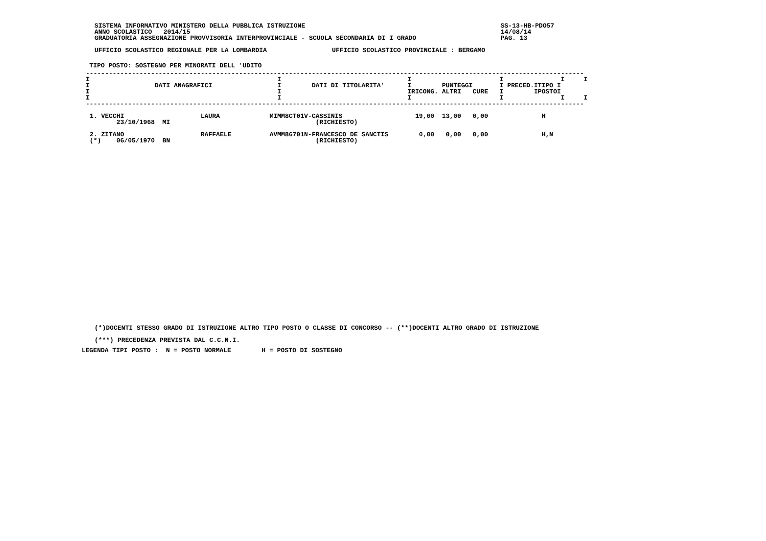SISTEMA INFORMATIVO MINISTERO DELLA PUBBLICA ISTRUZIONE                                                   SS-13-HB-PDO57
ANNO SCOLASTICO   2014/15                                                                                 14/08/14
GRADUATORIA ASSEGNAZIONE PROVVISORIA INTERPROVINCIALE - SCUOLA SECONDARIA DI I GRADO                      PAG. 13

UFFICIO SCOLASTICO REGIONALE PER LA LOMBARDIA                 UFFICIO SCOLASTICO PROVINCIALE : BERGAMO
TIPO POSTO: SOSTEGNO PER MINORATI DELL 'UDITO
----------------------------------------------------------------------------------------------------------------------------------
I                                                 I                                 I                       I               I     I
I                 DATI ANAGRAFICI                 I        DATI DI TITOLARITA'      I        PUNTEGGI       I PRECED.ITIPO I
I                                                 I                                 IRICONG. ALTRI   CURE   I        IPOSTOI
I                                                 I                                 I                       I               I     I
----------------------------------------------------------------------------------------------------------------------------------

 1. VECCHI                    LAURA             MIMM8CT01V-CASSINIS                   19,00  13,00   0,00              H
        23/10/1968  MI                                      (RICHIESTO)

 2. ZITANO                    RAFFAELE          AVMM86701N-FRANCESCO DE SANCTIS        0,00   0,00   0,00              H,N
 (*)    06/05/1970  BN                                      (RICHIESTO)
(*)DOCENTI STESSO GRADO DI ISTRUZIONE ALTRO TIPO POSTO O CLASSE DI CONCORSO -- (**)DOCENTI ALTRO GRADO DI ISTRUZIONE

(***) PRECEDENZA PREVISTA DAL C.C.N.I.
LEGENDA TIPI POSTO :  N = POSTO NORMALE        H = POSTO DI SOSTEGNO